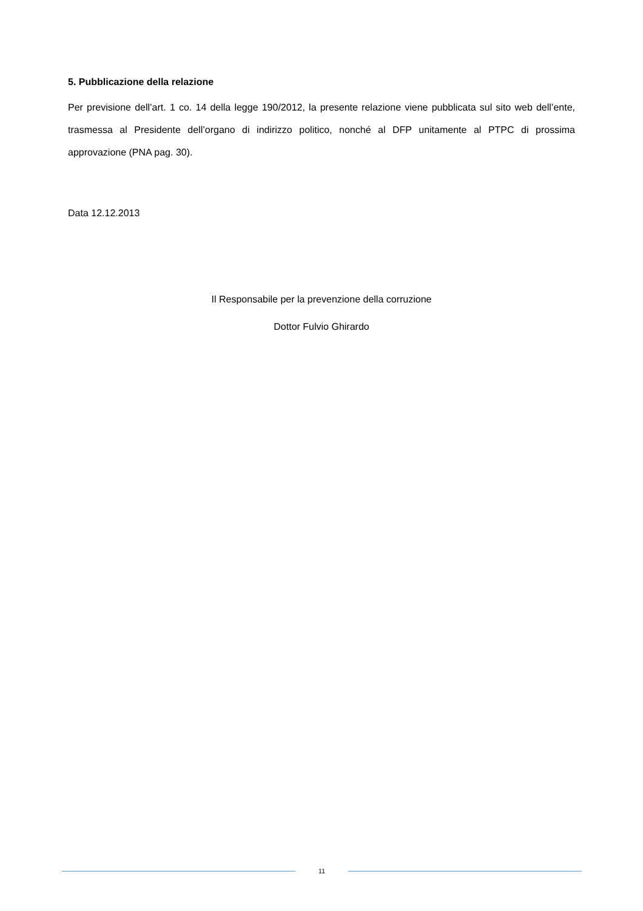5. Pubblicazione della relazione
Per previsione dell’art. 1 co. 14 della legge 190/2012, la presente relazione viene pubblicata sul sito web dell’ente, trasmessa al Presidente dell’organo di indirizzo politico, nonché al DFP unitamente al PTPC di prossima approvazione (PNA pag. 30).
Data 12.12.2013
Il Responsabile per la prevenzione della corruzione
Dottor Fulvio Ghirardo
11